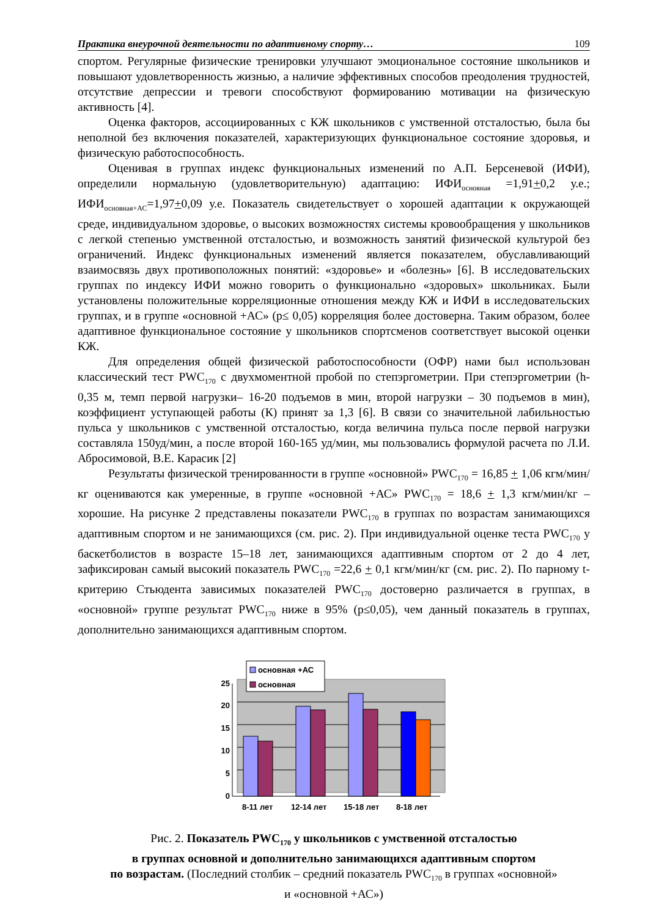Практика внеурочной деятельности по адаптивному спорту… 109
спортом. Регулярные физические тренировки улучшают эмоциональное состояние школьников и повышают удовлетворенность жизнью, а наличие эффективных способов преодоления трудностей, отсутствие депрессии и тревоги способствуют формированию мотивации на физическую активность [4].
Оценка факторов, ассоциированных с КЖ школьников с умственной отсталостью, была бы неполной без включения показателей, характеризующих функциональное состояние здоровья, и физическую работоспособность.
Оценивая в группах индекс функциональных изменений по А.П. Берсеневой (ИФИ), определили нормальную (удовлетворительную) адаптацию: ИФИ<sub>основная</sub> =1,91+0,2 у.е.; ИФИ<sub>основная+АС</sub>=1,97+0,09 у.е. Показатель свидетельствует о хорошей адаптации к окружающей среде, индивидуальном здоровье, о высоких возможностях системы кровообращения у школьников с легкой степенью умственной отсталостью, и возможность занятий физической культурой без ограничений. Индекс функциональных изменений является показателем, обуславливающий взаимосвязь двух противоположных понятий: «здоровье» и «болезнь» [6]. В исследовательских группах по индексу ИФИ можно говорить о функционально «здоровых» школьниках. Были установлены положительные корреляционные отношения между КЖ и ИФИ в исследовательских группах, и в группе «основной +АС» (p≤ 0,05) корреляция более достоверна. Таким образом, более адаптивное функциональное состояние у школьников спортсменов соответствует высокой оценки КЖ.
Для определения общей физической работоспособности (ОФР) нами был использован классический тест PWC<sub>170</sub> с двухмоментной пробой по степэргометрии. При степэргометрии (h- 0,35 м, темп первой нагрузки– 16-20 подъемов в мин, второй нагрузки – 30 подъемов в мин), коэффициент уступающей работы (К) принят за 1,3 [6]. В связи со значительной лабильностью пульса у школьников с умственной отсталостью, когда величина пульса после первой нагрузки составляла 150уд/мин, а после второй 160-165 уд/мин, мы пользовались формулой расчета по Л.И. Абросимовой, В.Е. Карасик [2]
Результаты физической тренированности в группе «основной» PWC<sub>170</sub> = 16,85 + 1,06 кгм/мин/кг оцениваются как умеренные, в группе «основной +АС» PWC<sub>170</sub> = 18,6 + 1,3 кгм/мин/кг – хорошие. На рисунке 2 представлены показатели PWC<sub>170</sub> в группах по возрастам занимающихся адаптивным спортом и не занимающихся (см. рис. 2). При индивидуальной оценке теста PWC<sub>170</sub> у баскетболистов в возрасте 15–18 лет, занимающихся адаптивным спортом от 2 до 4 лет, зафиксирован самый высокий показатель PWC<sub>170</sub> =22,6 + 0,1 кгм/мин/кг (см. рис. 2). По парному t-критерию Стьюдента зависимых показателей PWC<sub>170</sub> достоверно различается в группах, в «основной» группе результат PWC<sub>170</sub> ниже в 95% (p≤0,05), чем данный показатель в группах, дополнительно занимающихся адаптивным спортом.
0
5
10
15
20
25
8-11 лет
12-14 лет
15-18 лет
8-18 лет
основная +АС
основная
Рис. 2. Показатель PWC<sub>170</sub> у школьников с умственной отсталостью
в группах основной и дополнительно занимающихся адаптивным спортом
по возрастам. (Последний столбик – средний показатель PWC<sub>170</sub> в группах «основной»
и «основной +АС»)